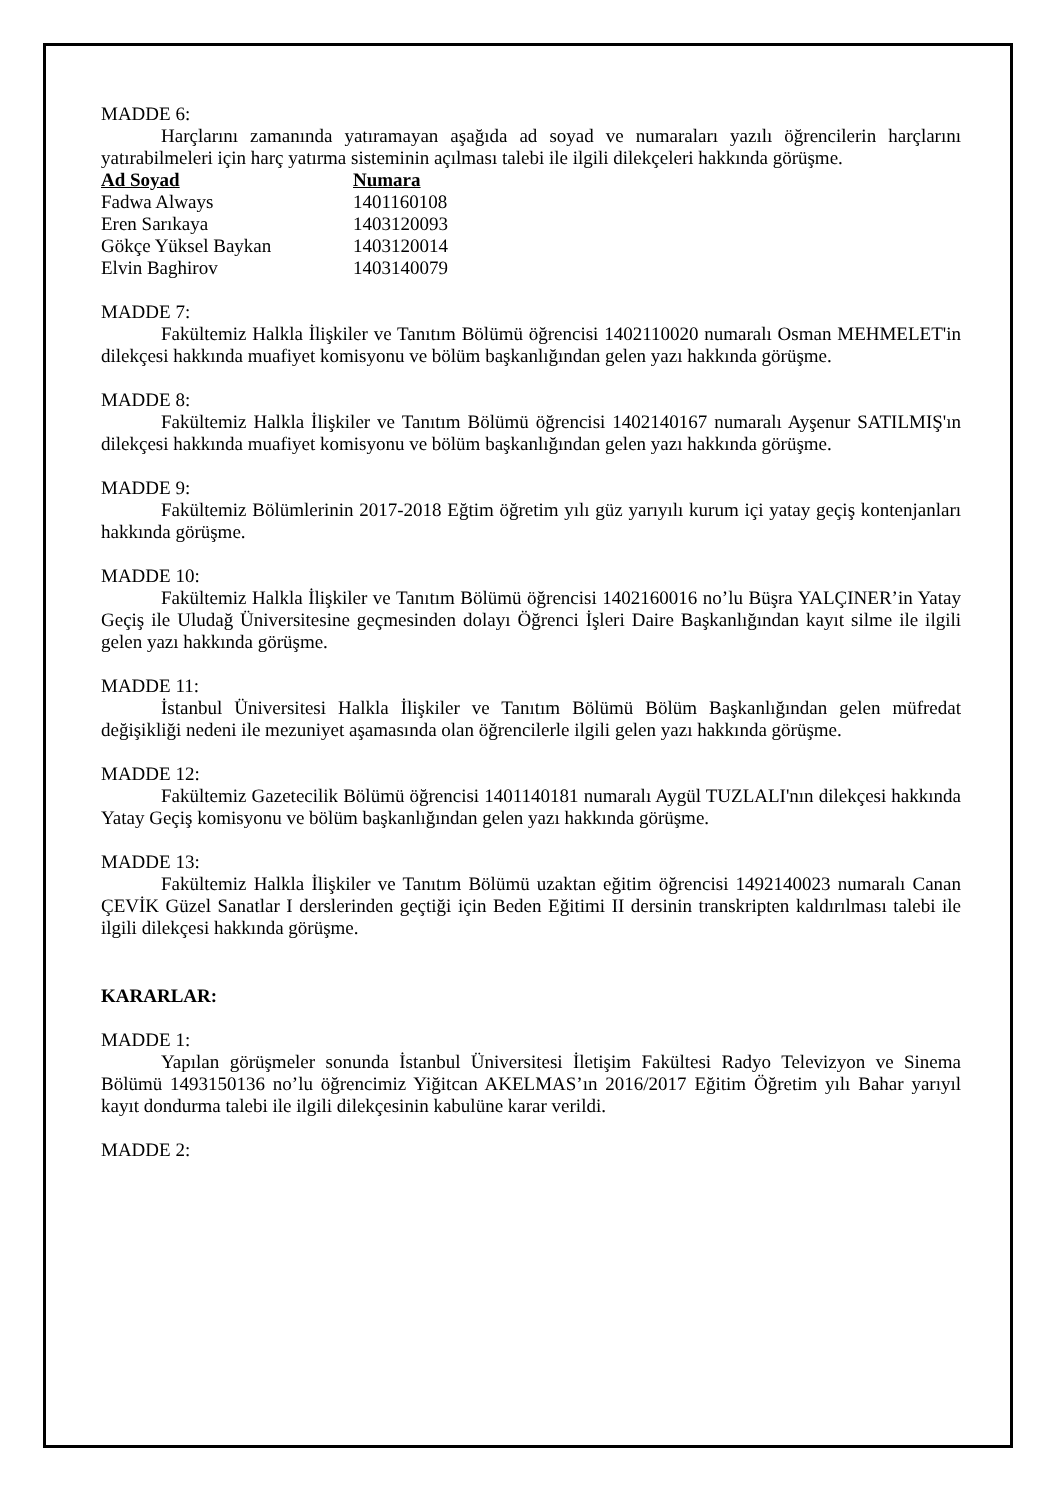MADDE 6:
Harçlarını zamanında yatıramayan aşağıda ad soyad ve numaraları yazılı öğrencilerin harçlarını yatırabilmeleri için harç yatırma sisteminin açılması talebi ile ilgili dilekçeleri hakkında görüşme.
| Ad Soyad | Numara |
| --- | --- |
| Fadwa Always | 1401160108 |
| Eren Sarıkaya | 1403120093 |
| Gökçe Yüksel Baykan | 1403120014 |
| Elvin Baghirov | 1403140079 |
MADDE 7:
Fakültemiz Halkla İlişkiler ve Tanıtım Bölümü öğrencisi 1402110020 numaralı Osman MEHMELET'in dilekçesi hakkında muafiyet komisyonu ve bölüm başkanlığından gelen yazı hakkında görüşme.
MADDE 8:
Fakültemiz Halkla İlişkiler ve Tanıtım Bölümü öğrencisi 1402140167 numaralı Ayşenur SATILMIŞ'ın dilekçesi hakkında muafiyet komisyonu ve bölüm başkanlığından gelen yazı hakkında görüşme.
MADDE 9:
Fakültemiz Bölümlerinin 2017-2018 Eğtim öğretim yılı güz yarıyılı kurum içi yatay geçiş kontenjanları hakkında görüşme.
MADDE 10:
Fakültemiz Halkla İlişkiler ve Tanıtım Bölümü öğrencisi 1402160016 no’lu Büşra YALÇINER’in Yatay Geçiş ile Uludağ Üniversitesine geçmesinden dolayı Öğrenci İşleri Daire Başkanlığından kayıt silme ile ilgili gelen yazı hakkında görüşme.
MADDE 11:
İstanbul Üniversitesi Halkla İlişkiler ve Tanıtım Bölümü Bölüm Başkanlığından gelen müfredat değişikliği nedeni ile mezuniyet aşamasında olan öğrencilerle ilgili gelen yazı hakkında görüşme.
MADDE 12:
Fakültemiz Gazetecilik Bölümü öğrencisi 1401140181 numaralı Aygül TUZLALI'nın dilekçesi hakkında Yatay Geçiş komisyonu ve bölüm başkanlığından gelen yazı hakkında görüşme.
MADDE 13:
Fakültemiz Halkla İlişkiler ve Tanıtım Bölümü uzaktan eğitim öğrencisi 1492140023 numaralı Canan ÇEVİK Güzel Sanatlar I derslerinden geçtiği için Beden Eğitimi II dersinin transkripten kaldırılması talebi ile ilgili dilekçesi hakkında görüşme.
KARARLAR:
MADDE 1:
Yapılan görüşmeler sonunda İstanbul Üniversitesi İletişim Fakültesi Radyo Televizyon ve Sinema Bölümü 1493150136 no’lu öğrencimiz Yiğitcan AKELMAS’ın 2016/2017 Eğitim Öğretim yılı Bahar yarıyıl kayıt dondurma talebi ile ilgili dilekçesinin kabulüne karar verildi.
MADDE 2: